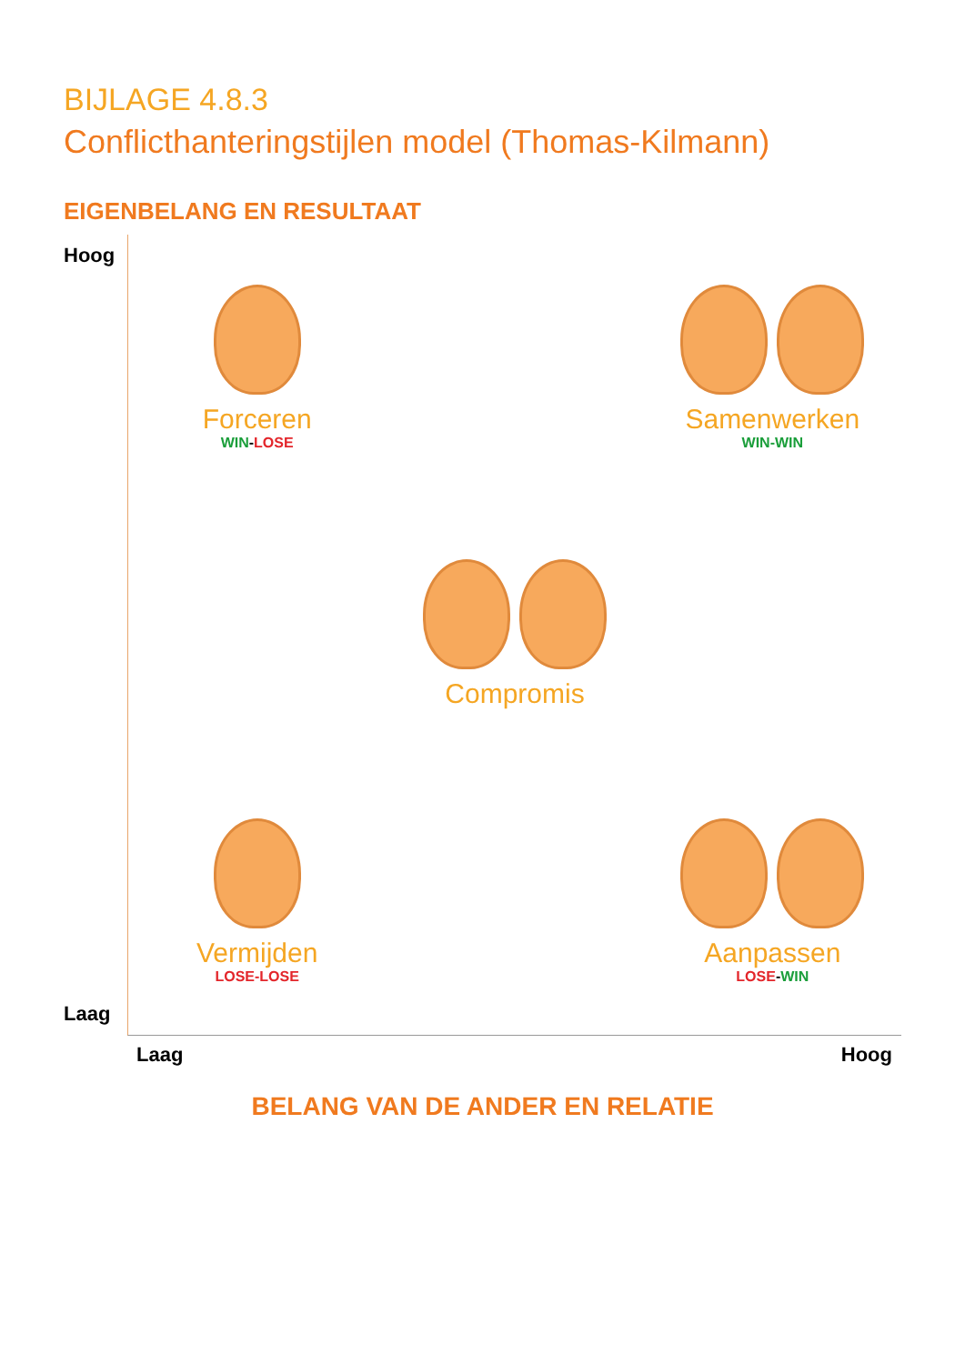BIJLAGE 4.8.3
Conflicthanteringstijlen model (Thomas-Kilmann)
EIGENBELANG EN RESULTAAT
Hoog
Laag
Forceren
WIN-LOSE
Samenwerken
WIN-WIN
Compromis
Vermijden
LOSE-LOSE
Aanpassen
LOSE-WIN
Laag Hoog
BELANG VAN DE ANDER EN RELATIE